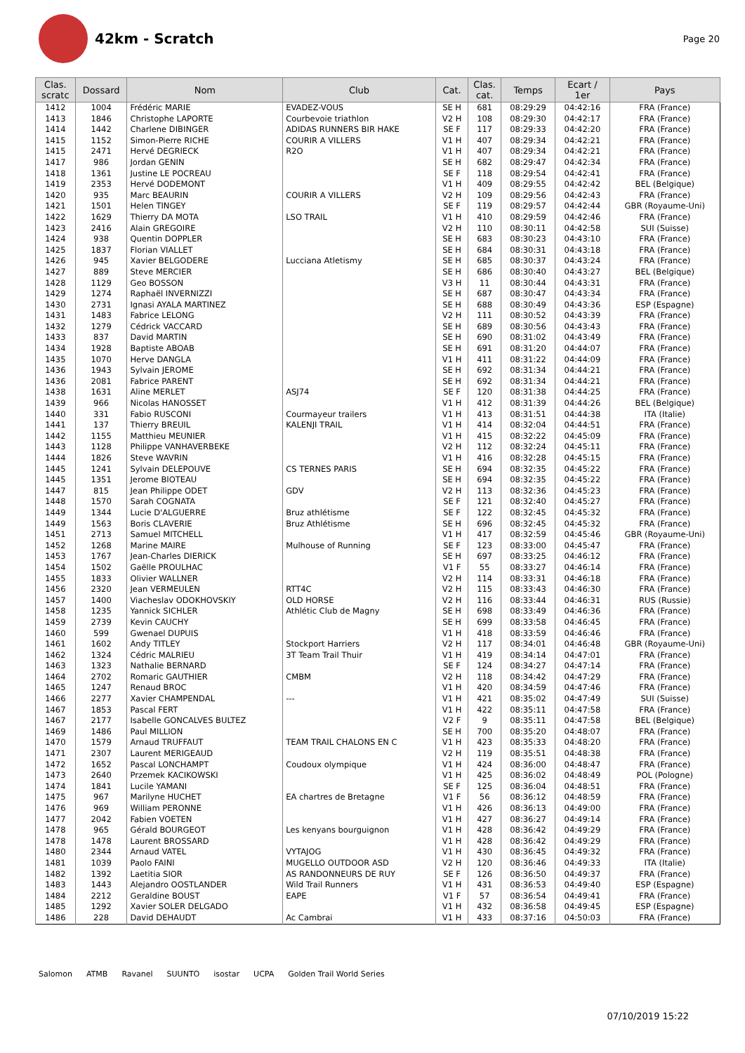42km - Scratch
Page 20
| Clas. scratc | Dossard | Nom | Club | Cat. | Clas. cat. | Temps | Ecart / 1er | Pays |
| --- | --- | --- | --- | --- | --- | --- | --- | --- |
| 1412 | 1004 | Frédéric MARIE | EVADEZ-VOUS | SE H | 681 | 08:29:29 | 04:42:16 | FRA (France) |
| 1413 | 1846 | Christophe LAPORTE | Courbevoie triathlon | V2 H | 108 | 08:29:30 | 04:42:17 | FRA (France) |
| 1414 | 1442 | Charlene DIBINGER | ADIDAS RUNNERS BIR HAKE | SE F | 117 | 08:29:33 | 04:42:20 | FRA (France) |
| 1415 | 1152 | Simon-Pierre RICHE | COURIR A VILLERS | V1 H | 407 | 08:29:34 | 04:42:21 | FRA (France) |
| 1415 | 2471 | Hervé DEGRIECK | R2O | V1 H | 407 | 08:29:34 | 04:42:21 | FRA (France) |
| 1417 | 986 | Jordan GENIN | | SE H | 682 | 08:29:47 | 04:42:34 | FRA (France) |
| 1418 | 1361 | Justine LE POCREAU | | SE F | 118 | 08:29:54 | 04:42:41 | FRA (France) |
| 1419 | 2353 | Hervé DODEMONT | | V1 H | 409 | 08:29:55 | 04:42:42 | BEL (Belgique) |
| 1420 | 935 | Marc BEAURIN | COURIR A VILLERS | V2 H | 109 | 08:29:56 | 04:42:43 | FRA (France) |
| 1421 | 1501 | Helen TINGEY | | SE F | 119 | 08:29:57 | 04:42:44 | GBR (Royaume-Uni) |
| 1422 | 1629 | Thierry DA MOTA | LSO TRAIL | V1 H | 410 | 08:29:59 | 04:42:46 | FRA (France) |
| 1423 | 2416 | Alain GREGOIRE | | V2 H | 110 | 08:30:11 | 04:42:58 | SUI (Suisse) |
| 1424 | 938 | Quentin DOPPLER | | SE H | 683 | 08:30:23 | 04:43:10 | FRA (France) |
| 1425 | 1837 | Florian VIALLET | | SE H | 684 | 08:30:31 | 04:43:18 | FRA (France) |
| 1426 | 945 | Xavier BELGODERE | Lucciana Atletismy | SE H | 685 | 08:30:37 | 04:43:24 | FRA (France) |
| 1427 | 889 | Steve MERCIER | | SE H | 686 | 08:30:40 | 04:43:27 | BEL (Belgique) |
| 1428 | 1129 | Geo BOSSON | | V3 H | 11 | 08:30:44 | 04:43:31 | FRA (France) |
| 1429 | 1274 | Raphaël INVERNIZZI | | SE H | 687 | 08:30:47 | 04:43:34 | FRA (France) |
| 1430 | 2731 | Ignasi AYALA MARTINEZ | | SE H | 688 | 08:30:49 | 04:43:36 | ESP (Espagne) |
| 1431 | 1483 | Fabrice LELONG | | V2 H | 111 | 08:30:52 | 04:43:39 | FRA (France) |
| 1432 | 1279 | Cédrick VACCARD | | SE H | 689 | 08:30:56 | 04:43:43 | FRA (France) |
| 1433 | 837 | David MARTIN | | SE H | 690 | 08:31:02 | 04:43:49 | FRA (France) |
| 1434 | 1928 | Baptiste ABOAB | | SE H | 691 | 08:31:20 | 04:44:07 | FRA (France) |
| 1435 | 1070 | Herve DANGLA | | V1 H | 411 | 08:31:22 | 04:44:09 | FRA (France) |
| 1436 | 1943 | Sylvain JEROME | | SE H | 692 | 08:31:34 | 04:44:21 | FRA (France) |
| 1436 | 2081 | Fabrice PARENT | | SE H | 692 | 08:31:34 | 04:44:21 | FRA (France) |
| 1438 | 1631 | Aline MERLET | ASJ74 | SE F | 120 | 08:31:38 | 04:44:25 | FRA (France) |
| 1439 | 966 | Nicolas HANOSSET | | V1 H | 412 | 08:31:39 | 04:44:26 | BEL (Belgique) |
| 1440 | 331 | Fabio RUSCONI | Courmayeur trailers | V1 H | 413 | 08:31:51 | 04:44:38 | ITA (Italie) |
| 1441 | 137 | Thierry BREUIL | KALENJI TRAIL | V1 H | 414 | 08:32:04 | 04:44:51 | FRA (France) |
| 1442 | 1155 | Matthieu MEUNIER | | V1 H | 415 | 08:32:22 | 04:45:09 | FRA (France) |
| 1443 | 1128 | Philippe VANHAVERBEKE | | V2 H | 112 | 08:32:24 | 04:45:11 | FRA (France) |
| 1444 | 1826 | Steve WAVRIN | | V1 H | 416 | 08:32:28 | 04:45:15 | FRA (France) |
| 1445 | 1241 | Sylvain DELEPOUVE | CS TERNES PARIS | SE H | 694 | 08:32:35 | 04:45:22 | FRA (France) |
| 1445 | 1351 | Jerome BIOTEAU | | SE H | 694 | 08:32:35 | 04:45:22 | FRA (France) |
| 1447 | 815 | Jean Philippe ODET | GDV | V2 H | 113 | 08:32:36 | 04:45:23 | FRA (France) |
| 1448 | 1570 | Sarah COGNATA | | SE F | 121 | 08:32:40 | 04:45:27 | FRA (France) |
| 1449 | 1344 | Lucie D'ALGUERRE | Bruz athlétisme | SE F | 122 | 08:32:45 | 04:45:32 | FRA (France) |
| 1449 | 1563 | Boris CLAVERIE | Bruz Athlétisme | SE H | 696 | 08:32:45 | 04:45:32 | FRA (France) |
| 1451 | 2713 | Samuel MITCHELL | | V1 H | 417 | 08:32:59 | 04:45:46 | GBR (Royaume-Uni) |
| 1452 | 1268 | Marine MAIRE | Mulhouse of Running | SE F | 123 | 08:33:00 | 04:45:47 | FRA (France) |
| 1453 | 1767 | Jean-Charles DIERICK | | SE H | 697 | 08:33:25 | 04:46:12 | FRA (France) |
| 1454 | 1502 | Gaëlle PROULHAC | | V1 F | 55 | 08:33:27 | 04:46:14 | FRA (France) |
| 1455 | 1833 | Olivier WALLNER | | V2 H | 114 | 08:33:31 | 04:46:18 | FRA (France) |
| 1456 | 2320 | Jean VERMEULEN | RTT4C | V2 H | 115 | 08:33:43 | 04:46:30 | FRA (France) |
| 1457 | 1400 | Viacheslav ODOKHOVSKIY | OLD HORSE | V2 H | 116 | 08:33:44 | 04:46:31 | RUS (Russie) |
| 1458 | 1235 | Yannick SICHLER | Athlétic Club de Magny | SE H | 698 | 08:33:49 | 04:46:36 | FRA (France) |
| 1459 | 2739 | Kevin CAUCHY | | SE H | 699 | 08:33:58 | 04:46:45 | FRA (France) |
| 1460 | 599 | Gwenael DUPUIS | | V1 H | 418 | 08:33:59 | 04:46:46 | FRA (France) |
| 1461 | 1602 | Andy TITLEY | Stockport Harriers | V2 H | 117 | 08:34:01 | 04:46:48 | GBR (Royaume-Uni) |
| 1462 | 1324 | Cédric MALRIEU | 3T Team Trail Thuir | V1 H | 419 | 08:34:14 | 04:47:01 | FRA (France) |
| 1463 | 1323 | Nathalie BERNARD | | SE F | 124 | 08:34:27 | 04:47:14 | FRA (France) |
| 1464 | 2702 | Romaric GAUTHIER | CMBM | V2 H | 118 | 08:34:42 | 04:47:29 | FRA (France) |
| 1465 | 1247 | Renaud BROC | | V1 H | 420 | 08:34:59 | 04:47:46 | FRA (France) |
| 1466 | 2277 | Xavier CHAMPENDAL | --- | V1 H | 421 | 08:35:02 | 04:47:49 | SUI (Suisse) |
| 1467 | 1853 | Pascal FERT | | V1 H | 422 | 08:35:11 | 04:47:58 | FRA (France) |
| 1467 | 2177 | Isabelle GONCALVES BULTEZ | | V2 F | 9 | 08:35:11 | 04:47:58 | BEL (Belgique) |
| 1469 | 1486 | Paul MILLION | | SE H | 700 | 08:35:20 | 04:48:07 | FRA (France) |
| 1470 | 1579 | Arnaud TRUFFAUT | TEAM TRAIL CHALONS EN C | V1 H | 423 | 08:35:33 | 04:48:20 | FRA (France) |
| 1471 | 2307 | Laurent MERIGEAUD | | V2 H | 119 | 08:35:51 | 04:48:38 | FRA (France) |
| 1472 | 1652 | Pascal LONCHAMPT | Coudoux olympique | V1 H | 424 | 08:36:00 | 04:48:47 | FRA (France) |
| 1473 | 2640 | Przemek KACIKOWSKI | | V1 H | 425 | 08:36:02 | 04:48:49 | POL (Pologne) |
| 1474 | 1841 | Lucile YAMANI | | SE F | 125 | 08:36:04 | 04:48:51 | FRA (France) |
| 1475 | 967 | Marilyne HUCHET | EA chartres de Bretagne | V1 F | 56 | 08:36:12 | 04:48:59 | FRA (France) |
| 1476 | 969 | William PERONNE | | V1 H | 426 | 08:36:13 | 04:49:00 | FRA (France) |
| 1477 | 2042 | Fabien VOETEN | | V1 H | 427 | 08:36:27 | 04:49:14 | FRA (France) |
| 1478 | 965 | Gérald BOURGEOT | Les kenyans bourguignon | V1 H | 428 | 08:36:42 | 04:49:29 | FRA (France) |
| 1478 | 1478 | Laurent BROSSARD | | V1 H | 428 | 08:36:42 | 04:49:29 | FRA (France) |
| 1480 | 2344 | Arnaud VATEL | VYTAJOG | V1 H | 430 | 08:36:45 | 04:49:32 | FRA (France) |
| 1481 | 1039 | Paolo FAINI | MUGELLO OUTDOOR ASD | V2 H | 120 | 08:36:46 | 04:49:33 | ITA (Italie) |
| 1482 | 1392 | Laetitia SIOR | AS RANDONNEURS DE RUY | SE F | 126 | 08:36:50 | 04:49:37 | FRA (France) |
| 1483 | 1443 | Alejandro OOSTLANDER | Wild Trail Runners | V1 H | 431 | 08:36:53 | 04:49:40 | ESP (Espagne) |
| 1484 | 2212 | Geraldine BOUST | EAPE | V1 F | 57 | 08:36:54 | 04:49:41 | FRA (France) |
| 1485 | 1292 | Xavier SOLER DELGADO | | V1 H | 432 | 08:36:58 | 04:49:45 | ESP (Espagne) |
| 1486 | 228 | David DEHAUDT | Ac Cambrai | V1 H | 433 | 08:37:16 | 04:50:03 | FRA (France) |
Salomon ATMB Ravanel SUUNTO isostar UCPA Golden Trail World Series
07/10/2019 15:22